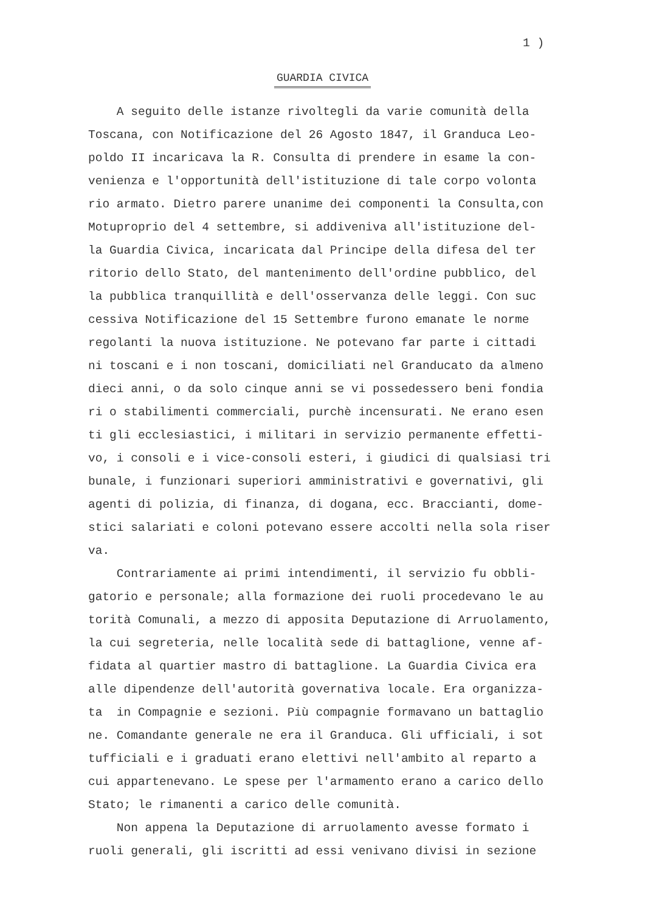1 )
GUARDIA CIVICA
A seguito delle istanze rivoltegli da varie comunità della Toscana, con Notificazione del 26 Agosto 1847, il Granduca Leo- poldo II incaricava la R. Consulta di prendere in esame la con- venienza e l'opportunità dell'istituzione di tale corpo volonta rio armato. Dietro parere unanime dei componenti la Consulta,con Motuproprio del 4 settembre, si addiveniva all'istituzione del- la Guardia Civica, incaricata dal Principe della difesa del ter ritorio dello Stato, del mantenimento dell'ordine pubblico, del la pubblica tranquillità e dell'osservanza delle leggi. Con suc cessiva Notificazione del 15 Settembre furono emanate le norme regolanti la nuova istituzione. Ne potevano far parte i cittadi ni toscani e i non toscani, domiciliati nel Granducato da almeno dieci anni, o da solo cinque anni se vi possedessero beni fondia ri o stabilimenti commerciali, purchè incensurati. Ne erano esen ti gli ecclesiastici, i militari in servizio permanente effetti- vo, i consoli e i vice-consoli esteri, i giudici di qualsiasi tri bunale, i funzionari superiori amministrativi e governativi, gli agenti di polizia, di finanza, di dogana, ecc. Braccianti, dome- stici salariati e coloni potevano essere accolti nella sola riser va.
Contrariamente ai primi intendimenti, il servizio fu obbli- gatorio e personale; alla formazione dei ruoli procedevano le au torità Comunali, a mezzo di apposita Deputazione di Arruolamento, la cui segreteria, nelle località sede di battaglione, venne af- fidata al quartier mastro di battaglione. La Guardia Civica era alle dipendenze dell'autorità governativa locale. Era organizza- ta in Compagnie e sezioni. Più compagnie formavano un battaglio ne. Comandante generale ne era il Granduca. Gli ufficiali, i sot tufficiali e i graduati erano elettivi nell'ambito al reparto a cui appartenevano. Le spese per l'armamento erano a carico dello Stato; le rimanenti a carico delle comunità.
Non appena la Deputazione di arruolamento avesse formato i ruoli generali, gli iscritti ad essi venivano divisi in sezione